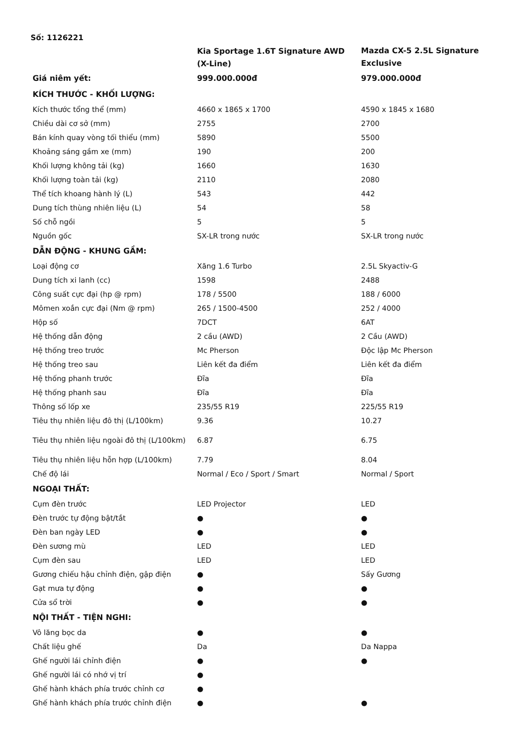Số: 1126221
| | Kia Sportage 1.6T Signature AWD (X-Line) | Mazda CX-5 2.5L Signature Exclusive |
| --- | --- | --- |
| Giá niêm yết: | 999.000.000đ | 979.000.000đ |
| KÍCH THƯỚC - KHỐI LƯỢNG: | | |
| Kích thước tổng thể (mm) | 4660 x 1865 x 1700 | 4590 x 1845 x 1680 |
| Chiều dài cơ sở (mm) | 2755 | 2700 |
| Bán kính quay vòng tối thiểu (mm) | 5890 | 5500 |
| Khoảng sáng gầm xe (mm) | 190 | 200 |
| Khối lượng không tải (kg) | 1660 | 1630 |
| Khối lượng toàn tải (kg) | 2110 | 2080 |
| Thể tích khoang hành lý (L) | 543 | 442 |
| Dung tích thùng nhiên liệu (L) | 54 | 58 |
| Số chỗ ngồi | 5 | 5 |
| Nguồn gốc | SX-LR trong nước | SX-LR trong nước |
| DẪN ĐỘNG - KHUNG GẦM: | | |
| Loại động cơ | Xăng 1.6 Turbo | 2.5L Skyactiv-G |
| Dung tích xi lanh (cc) | 1598 | 2488 |
| Công suất cực đại (hp @ rpm) | 178 / 5500 | 188 / 6000 |
| Mômen xoắn cực đại (Nm @ rpm) | 265 / 1500-4500 | 252 / 4000 |
| Hộp số | 7DCT | 6AT |
| Hệ thống dẫn động | 2 cầu (AWD) | 2 Cầu (AWD) |
| Hệ thống treo trước | Mc Pherson | Độc lập Mc Pherson |
| Hệ thống treo sau | Liên kết đa điểm | Liên kết đa điểm |
| Hệ thống phanh trước | Đĩa | Đĩa |
| Hệ thống phanh sau | Đĩa | Đĩa |
| Thông số lốp xe | 235/55 R19 | 225/55 R19 |
| Tiêu thụ nhiên liệu đô thị (L/100km) | 9.36 | 10.27 |
| Tiêu thụ nhiên liệu ngoài đô thị (L/100km) | 6.87 | 6.75 |
| Tiêu thụ nhiên liệu hỗn hợp (L/100km) | 7.79 | 8.04 |
| Chế độ lái | Normal / Eco / Sport / Smart | Normal / Sport |
| NGOẠI THẤT: | | |
| Cụm đèn trước | LED Projector | LED |
| Đèn trước tự động bật/tắt | ● | ● |
| Đèn ban ngày LED | ● | ● |
| Đèn sương mù | LED | LED |
| Cụm đèn sau | LED | LED |
| Gương chiếu hậu chỉnh điện, gập điện | ● | Sấy Gương |
| Gạt mưa tự động | ● | ● |
| Cửa sổ trời | ● | ● |
| NỘI THẤT - TIỆN NGHI: | | |
| Vô lăng bọc da | ● | ● |
| Chất liệu ghế | Da | Da Nappa |
| Ghế người lái chỉnh điện | ● | ● |
| Ghế người lái có nhớ vị trí | ● | |
| Ghế hành khách phía trước chỉnh cơ | ● | |
| Ghế hành khách phía trước chỉnh điện | ● | ● |